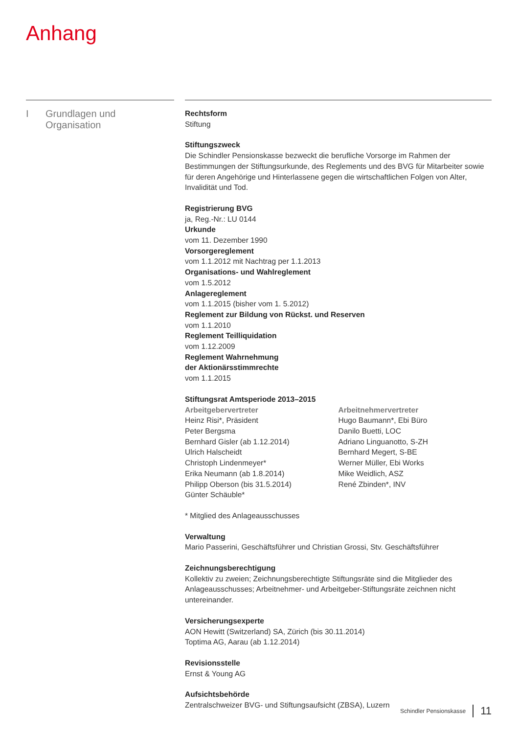Anhang
I Grundlagen und
Organisation
Rechtsform
Stiftung
Stiftungszweck
Die Schindler Pensionskasse bezweckt die berufliche Vorsorge im Rahmen der Bestimmungen der Stiftungsurkunde, des Reglements und des BVG für Mitarbeiter sowie für deren Angehörige und Hinterlassene gegen die wirtschaftlichen Folgen von Alter, Invalidität und Tod.
Registrierung BVG
ja, Reg.-Nr.: LU 0144
Urkunde
vom 11. Dezember 1990
Vorsorgereglement
vom 1.1.2012 mit Nachtrag per 1.1.2013
Organisations- und Wahlreglement
vom 1.5.2012
Anlagereglement
vom 1.1.2015 (bisher vom 1. 5.2012)
Reglement zur Bildung von Rückst. und Reserven
vom 1.1.2010
Reglement Teilliquidation
vom 1.12.2009
Reglement Wahrnehmung
der Aktionärsstimmrechte
vom 1.1.2015
Stiftungsrat Amtsperiode 2013–2015
Arbeitgebervertreter
Heinz Risi*, Präsident
Peter Bergsma
Bernhard Gisler (ab 1.12.2014)
Ulrich Halscheidt
Christoph Lindenmeyer*
Erika Neumann (ab 1.8.2014)
Philipp Oberson (bis 31.5.2014)
Günter Schäuble*
Arbeitnehmervertreter
Hugo Baumann*, Ebi Büro
Danilo Buetti, LOC
Adriano Linguanotto, S-ZH
Bernhard Megert, S-BE
Werner Müller, Ebi Works
Mike Weidlich, ASZ
René Zbinden*, INV
* Mitglied des Anlageausschusses
Verwaltung
Mario Passerini, Geschäftsführer und Christian Grossi, Stv. Geschäftsführer
Zeichnungsberechtigung
Kollektiv zu zweien; Zeichnungsberechtigte Stiftungsräte sind die Mitglieder des Anlageausschusses; Arbeitnehmer- und Arbeitgeber-Stiftungsräte zeichnen nicht untereinander.
Versicherungsexperte
AON Hewitt (Switzerland) SA, Zürich (bis 30.11.2014)
Toptima AG, Aarau (ab 1.12.2014)
Revisionsstelle
Ernst & Young AG
Aufsichtsbehörde
Zentralschweizer BVG- und Stiftungsaufsicht (ZBSA), Luzern
Schindler Pensionskasse 11